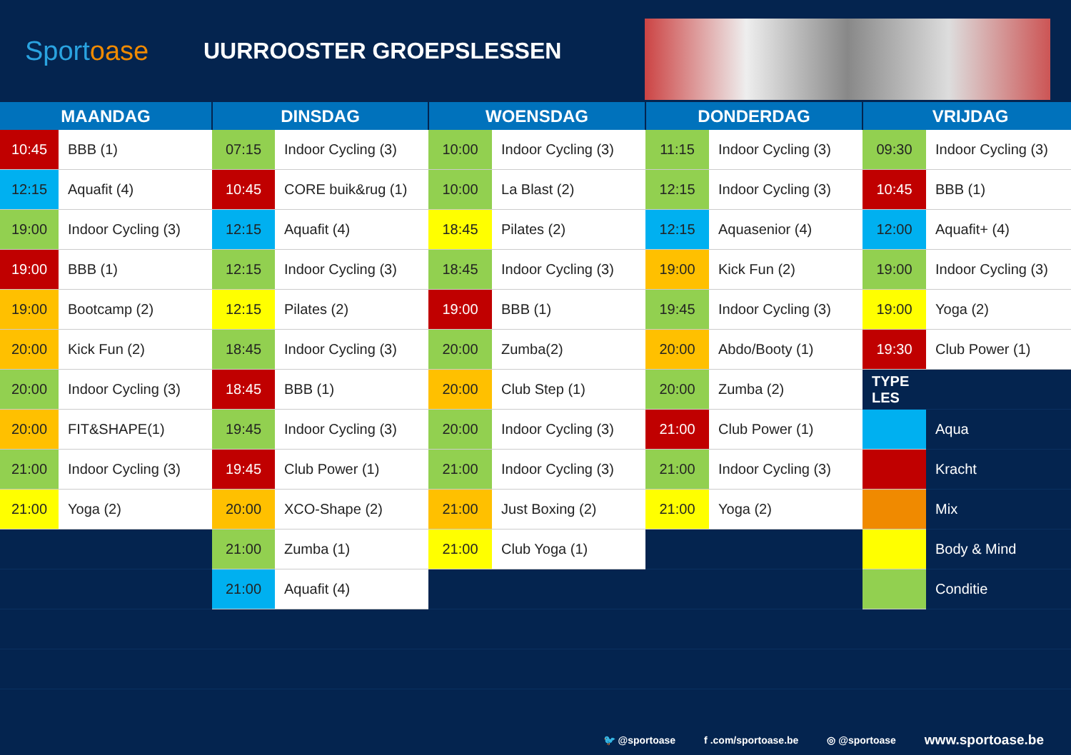Sportoase
UURROOSTER GROEPSLESSEN
| MAANDAG | | DINSDAG | | WOENSDAG | | DONDERDAG | | VRIJDAG | |
| --- | --- | --- | --- | --- | --- | --- | --- | --- | --- |
| 10:45 | BBB (1) | 07:15 | Indoor Cycling (3) | 10:00 | Indoor Cycling (3) | 11:15 | Indoor Cycling (3) | 09:30 | Indoor Cycling (3) |
| 12:15 | Aquafit (4) | 10:45 | CORE buik&rug (1) | 10:00 | La Blast (2) | 12:15 | Indoor Cycling (3) | 10:45 | BBB (1) |
| 19:00 | Indoor Cycling (3) | 12:15 | Aquafit (4) | 18:45 | Pilates (2) | 12:15 | Aquasenior (4) | 12:00 | Aquafit+ (4) |
| 19:00 | BBB (1) | 12:15 | Indoor Cycling (3) | 18:45 | Indoor Cycling (3) | 19:00 | Kick Fun (2) | 19:00 | Indoor Cycling (3) |
| 19:00 | Bootcamp (2) | 12:15 | Pilates (2) | 19:00 | BBB (1) | 19:45 | Indoor Cycling (3) | 19:00 | Yoga (2) |
| 20:00 | Kick Fun (2) | 18:45 | Indoor Cycling (3) | 20:00 | Zumba(2) | 20:00 | Abdo/Booty (1) | 19:30 | Club Power (1) |
| 20:00 | Indoor Cycling (3) | 18:45 | BBB (1) | 20:00 | Club Step (1) | 20:00 | Zumba (2) | TYPE LES | |
| 20:00 | FIT&SHAPE(1) | 19:45 | Indoor Cycling (3) | 20:00 | Indoor Cycling (3) | 21:00 | Club Power (1) | | Aqua |
| 21:00 | Indoor Cycling (3) | 19:45 | Club Power (1) | 21:00 | Indoor Cycling (3) | 21:00 | Indoor Cycling (3) | | Kracht |
| 21:00 | Yoga (2) | 20:00 | XCO-Shape (2) | 21:00 | Just Boxing (2) | 21:00 | Yoga (2) | | Mix |
| | | 21:00 | Zumba (1) | 21:00 | Club Yoga (1) | | | | Body & Mind |
| | | 21:00 | Aquafit (4) | | | | | | Conditie |
🐦 @sportoase f .com/sportoase.be ◎ @sportoase www.sportoase.be